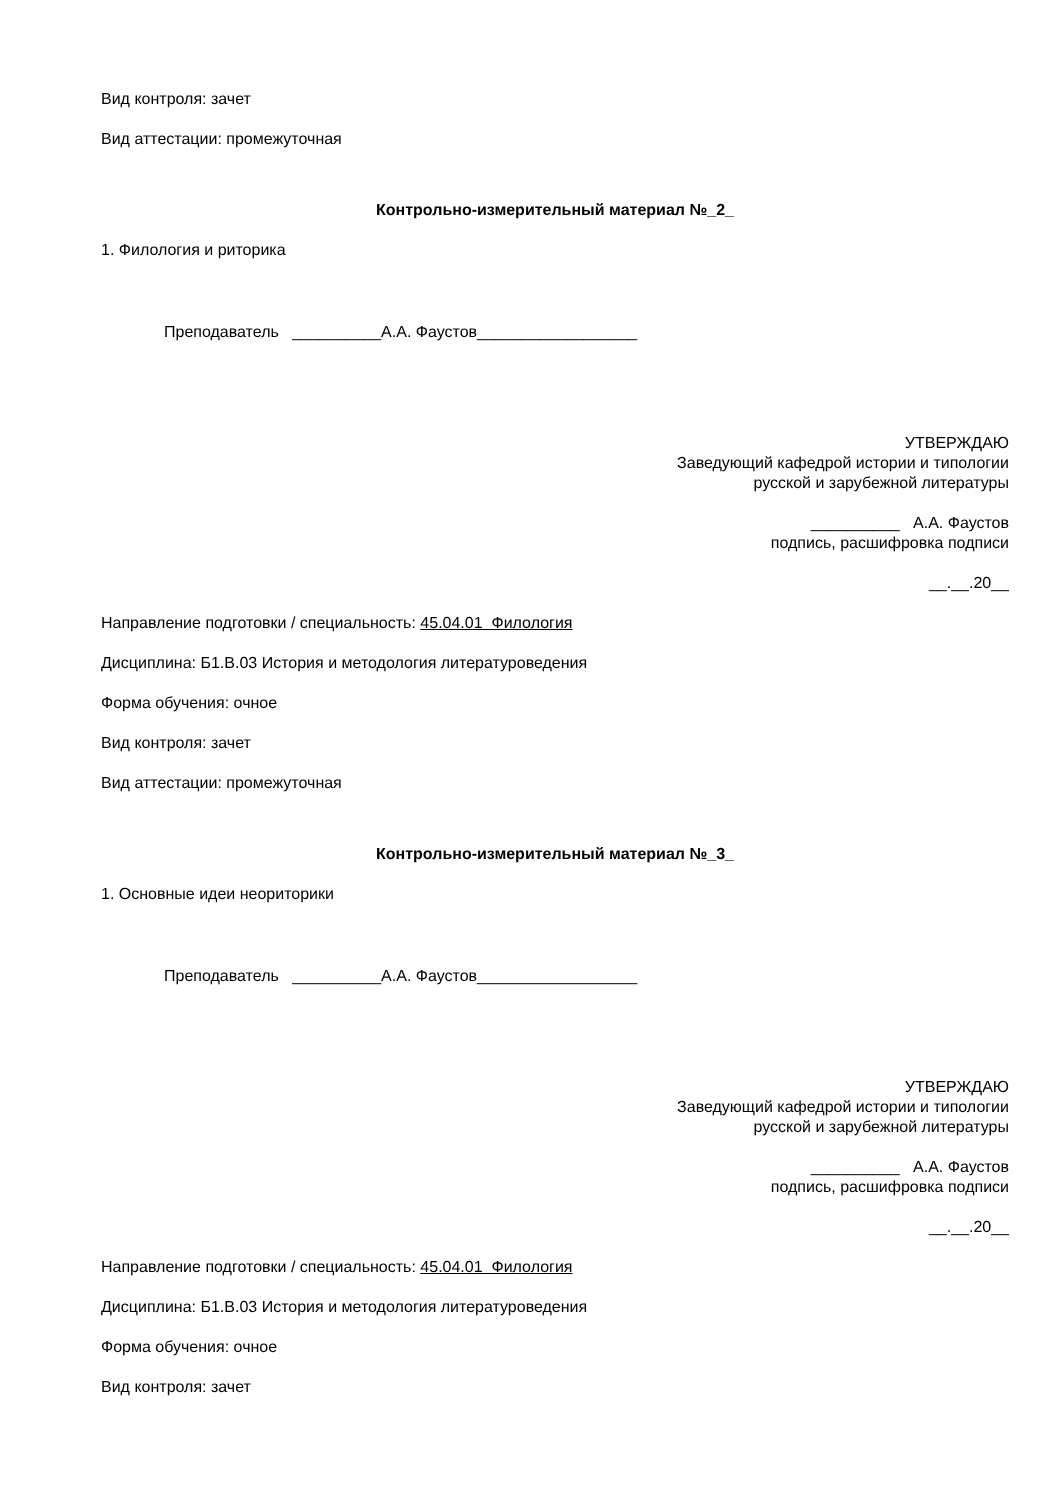Вид контроля: зачет
Вид аттестации: промежуточная
Контрольно-измерительный материал №_2_
1. Филология и риторика
Преподаватель __________А.А. Фаустов__________________
УТВЕРЖДАЮ
Заведующий кафедрой истории и типологии
русской и зарубежной литературы
__________ А.А. Фаустов
подпись, расшифровка подписи
__.__.20__
Направление подготовки / специальность: 45.04.01 Филология
Дисциплина: Б1.В.03 История и методология литературоведения
Форма обучения: очное
Вид контроля: зачет
Вид аттестации: промежуточная
Контрольно-измерительный материал №_3_
1. Основные идеи неориторики
Преподаватель __________А.А. Фаустов__________________
УТВЕРЖДАЮ
Заведующий кафедрой истории и типологии
русской и зарубежной литературы
__________ А.А. Фаустов
подпись, расшифровка подписи
__.__.20__
Направление подготовки / специальность: 45.04.01 Филология
Дисциплина: Б1.В.03 История и методология литературоведения
Форма обучения: очное
Вид контроля: зачет